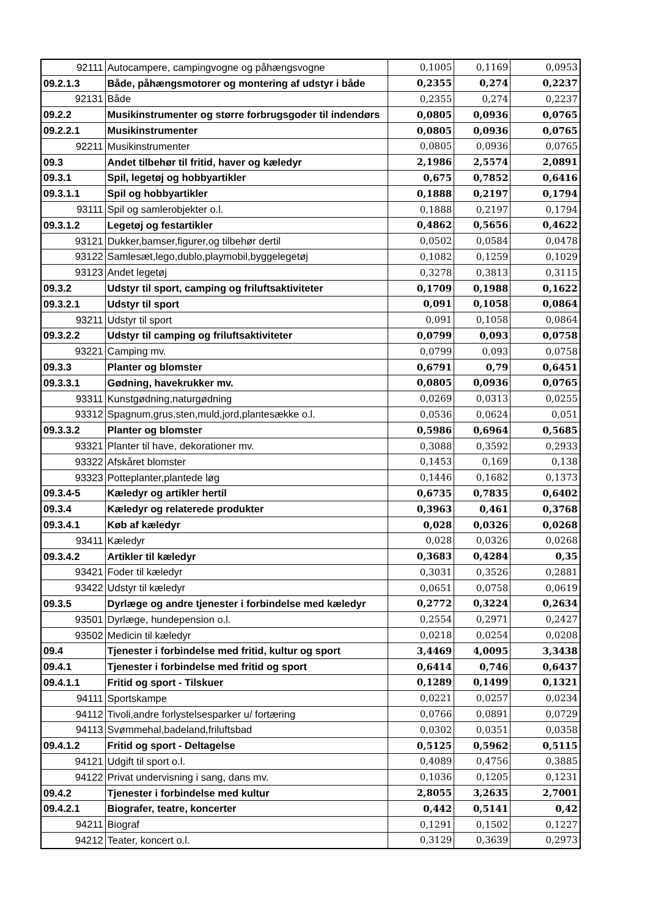| 92111 | Autocampere, campingvogne og påhængsvogne | 0,1005 | 0,1169 | 0,0953 |
| 09.2.1.3 | Både, påhængsmotorer og montering af udstyr i både | 0,2355 | 0,274 | 0,2237 |
| 92131 | Både | 0,2355 | 0,274 | 0,2237 |
| 09.2.2 | Musikinstrumenter og større forbrugsgoder til indendørs | 0,0805 | 0,0936 | 0,0765 |
| 09.2.2.1 | Musikinstrumenter | 0,0805 | 0,0936 | 0,0765 |
| 92211 | Musikinstrumenter | 0,0805 | 0,0936 | 0,0765 |
| 09.3 | Andet tilbehør til fritid, haver og kæledyr | 2,1986 | 2,5574 | 2,0891 |
| 09.3.1 | Spil, legetøj og hobbyartikler | 0,675 | 0,7852 | 0,6416 |
| 09.3.1.1 | Spil og hobbyartikler | 0,1888 | 0,2197 | 0,1794 |
| 93111 | Spil og samlerobjekter o.l. | 0,1888 | 0,2197 | 0,1794 |
| 09.3.1.2 | Legetøj og festartikler | 0,4862 | 0,5656 | 0,4622 |
| 93121 | Dukker,bamser,figurer,og tilbehør dertil | 0,0502 | 0,0584 | 0,0478 |
| 93122 | Samlesæt,lego,dublo,playmobil,byggelegetøj | 0,1082 | 0,1259 | 0,1029 |
| 93123 | Andet legetøj | 0,3278 | 0,3813 | 0,3115 |
| 09.3.2 | Udstyr til sport, camping og friluftsaktiviteter | 0,1709 | 0,1988 | 0,1622 |
| 09.3.2.1 | Udstyr til sport | 0,091 | 0,1058 | 0,0864 |
| 93211 | Udstyr til sport | 0,091 | 0,1058 | 0,0864 |
| 09.3.2.2 | Udstyr til camping og friluftsaktiviteter | 0,0799 | 0,093 | 0,0758 |
| 93221 | Camping mv. | 0,0799 | 0,093 | 0,0758 |
| 09.3.3 | Planter og blomster | 0,6791 | 0,79 | 0,6451 |
| 09.3.3.1 | Gødning, havekrukker mv. | 0,0805 | 0,0936 | 0,0765 |
| 93311 | Kunstgødning,naturgødning | 0,0269 | 0,0313 | 0,0255 |
| 93312 | Spagnum,grus,sten,muld,jord,plantesække o.l. | 0,0536 | 0,0624 | 0,051 |
| 09.3.3.2 | Planter og blomster | 0,5986 | 0,6964 | 0,5685 |
| 93321 | Planter til have, dekorationer mv. | 0,3088 | 0,3592 | 0,2933 |
| 93322 | Afskåret blomster | 0,1453 | 0,169 | 0,138 |
| 93323 | Potteplanter,plantede løg | 0,1446 | 0,1682 | 0,1373 |
| 09.3.4-5 | Kæledyr og artikler hertil | 0,6735 | 0,7835 | 0,6402 |
| 09.3.4 | Kæledyr og relaterede produkter | 0,3963 | 0,461 | 0,3768 |
| 09.3.4.1 | Køb af kæledyr | 0,028 | 0,0326 | 0,0268 |
| 93411 | Kæledyr | 0,028 | 0,0326 | 0,0268 |
| 09.3.4.2 | Artikler til kæledyr | 0,3683 | 0,4284 | 0,35 |
| 93421 | Foder til kæledyr | 0,3031 | 0,3526 | 0,2881 |
| 93422 | Udstyr til kæledyr | 0,0651 | 0,0758 | 0,0619 |
| 09.3.5 | Dyrlæge og andre tjenester i forbindelse med kæledyr | 0,2772 | 0,3224 | 0,2634 |
| 93501 | Dyrlæge, hundepension o.l. | 0,2554 | 0,2971 | 0,2427 |
| 93502 | Medicin til kæledyr | 0,0218 | 0,0254 | 0,0208 |
| 09.4 | Tjenester i forbindelse med fritid, kultur og sport | 3,4469 | 4,0095 | 3,3438 |
| 09.4.1 | Tjenester i forbindelse med fritid og sport | 0,6414 | 0,746 | 0,6437 |
| 09.4.1.1 | Fritid og sport - Tilskuer | 0,1289 | 0,1499 | 0,1321 |
| 94111 | Sportskampe | 0,0221 | 0,0257 | 0,0234 |
| 94112 | Tivoli,andre forlystelsesparker u/ fortæring | 0,0766 | 0,0891 | 0,0729 |
| 94113 | Svømmehal,badeland,friluftsbad | 0,0302 | 0,0351 | 0,0358 |
| 09.4.1.2 | Fritid og sport - Deltagelse | 0,5125 | 0,5962 | 0,5115 |
| 94121 | Udgift til sport o.l. | 0,4089 | 0,4756 | 0,3885 |
| 94122 | Privat undervisning i sang, dans mv. | 0,1036 | 0,1205 | 0,1231 |
| 09.4.2 | Tjenester i forbindelse med kultur | 2,8055 | 3,2635 | 2,7001 |
| 09.4.2.1 | Biografer, teatre, koncerter | 0,442 | 0,5141 | 0,42 |
| 94211 | Biograf | 0,1291 | 0,1502 | 0,1227 |
| 94212 | Teater, koncert o.l. | 0,3129 | 0,3639 | 0,2973 |